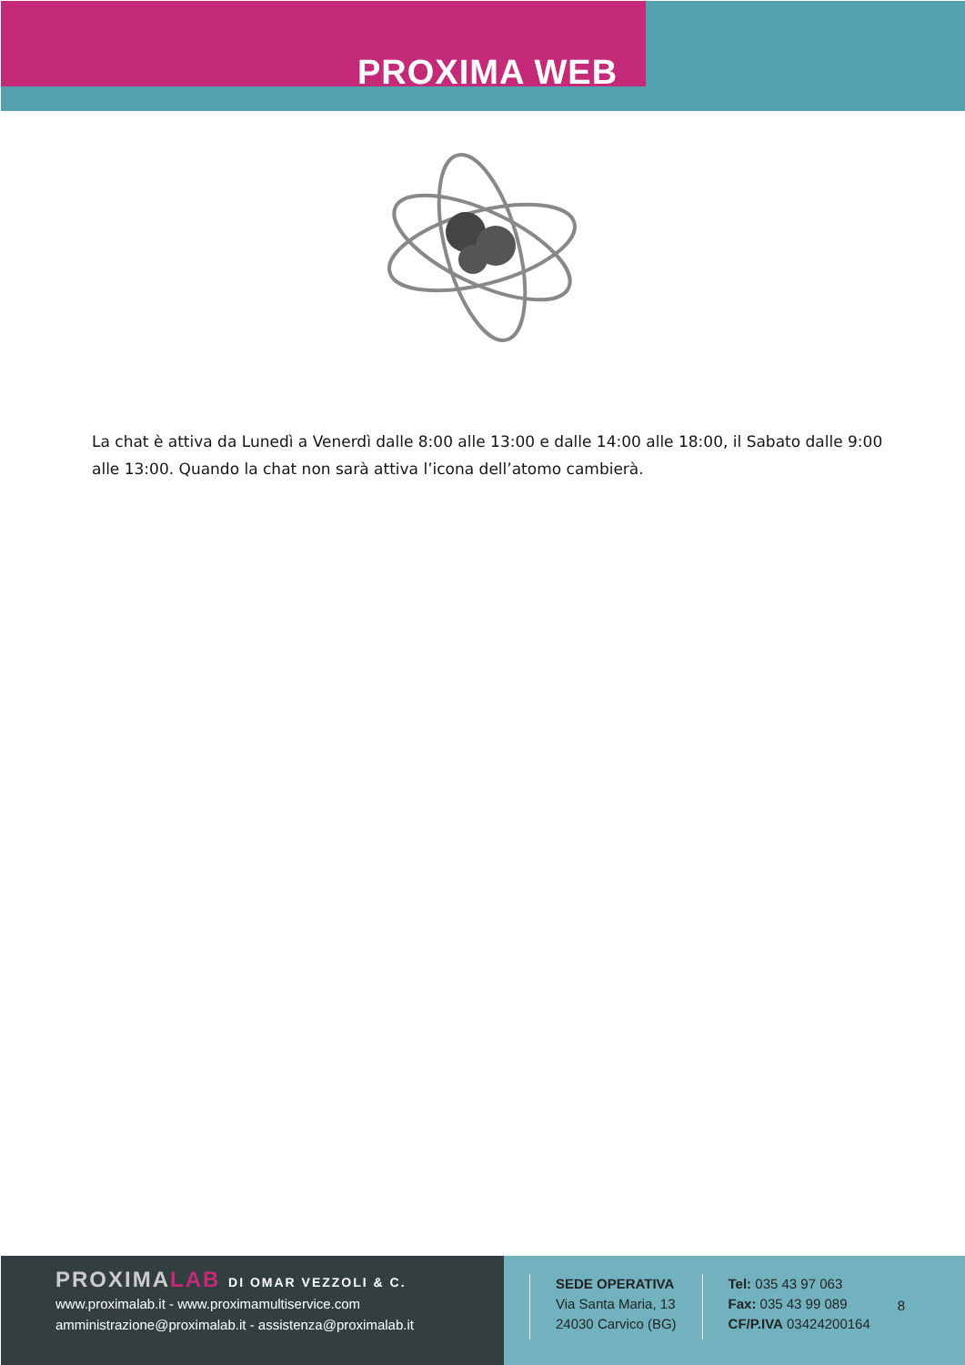PROXIMA WEB
La chat è attiva da Lunedì a Venerdì dalle 8:00 alle 13:00 e dalle 14:00 alle 18:00, il Sabato dalle 9:00 alle 13:00. Quando la chat non sarà attiva l’icona dell’atomo cambierà.
PROXIMALAB DI OMAR VEZZOLI & C.
www.proximalab.it - www.proximamultiservice.com
amministrazione@proximalab.it - assistenza@proximalab.it
SEDE OPERATIVA
Via Santa Maria, 13
24030 Carvico (BG)
Tel: 035 43 97 063
Fax: 035 43 99 089
CF/P.IVA 03424200164
8